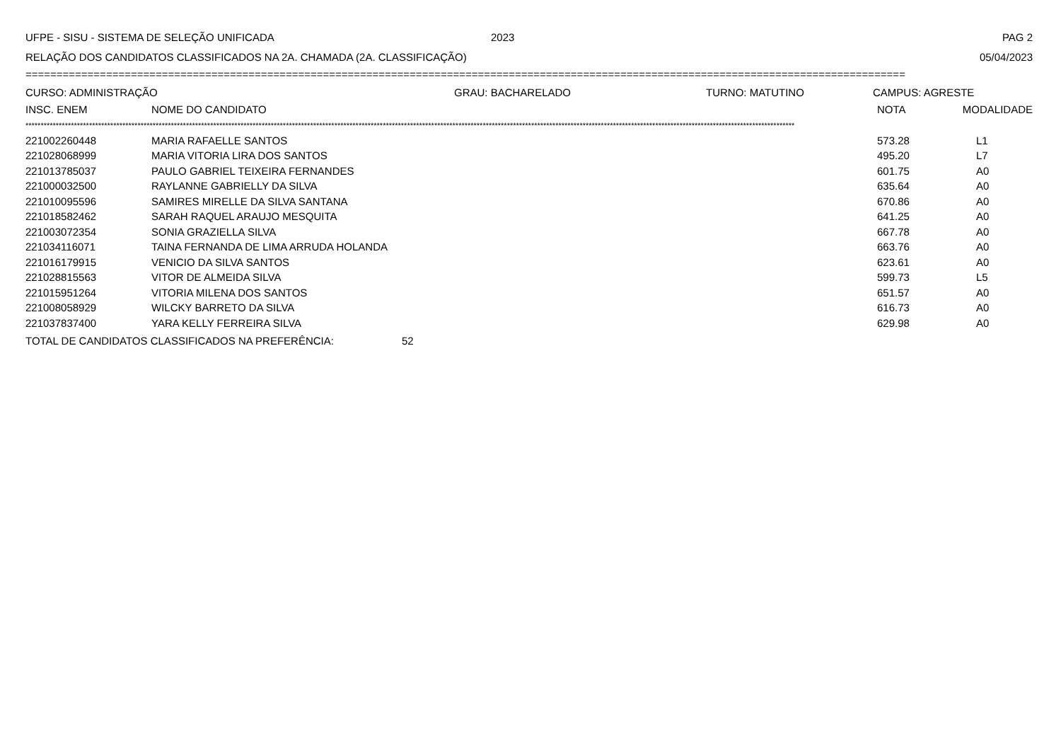UFPE - SISU - SISTEMA DE SELEÇÃO UNIFICADA 2023 PAG 2
RELAÇÃO DOS CANDIDATOS CLASSIFICADOS NA 2A. CHAMADA (2A. CLASSIFICAÇÃO) 05/04/2023
==============================================================================================================================================
CURSO: ADMINISTRAÇÃO GRAU: BACHARELADO TURNO: MATUTINO CAMPUS: AGRESTE
| INSC. ENEM | NOME DO CANDIDATO | NOTA | MODALIDADE |
| --- | --- | --- | --- |
**************************************************************************************************************************************************************************************************************************************************************
| 221002260448 | MARIA RAFAELLE SANTOS | 573.28 | L1 |
| 221028068999 | MARIA VITORIA LIRA DOS SANTOS | 495.20 | L7 |
| 221013785037 | PAULO GABRIEL TEIXEIRA FERNANDES | 601.75 | A0 |
| 221000032500 | RAYLANNE GABRIELLY DA SILVA | 635.64 | A0 |
| 221010095596 | SAMIRES MIRELLE DA SILVA SANTANA | 670.86 | A0 |
| 221018582462 | SARAH RAQUEL ARAUJO MESQUITA | 641.25 | A0 |
| 221003072354 | SONIA GRAZIELLA SILVA | 667.78 | A0 |
| 221034116071 | TAINA FERNANDA DE LIMA ARRUDA HOLANDA | 663.76 | A0 |
| 221016179915 | VENICIO DA SILVA SANTOS | 623.61 | A0 |
| 221028815563 | VITOR DE ALMEIDA SILVA | 599.73 | L5 |
| 221015951264 | VITORIA MILENA DOS SANTOS | 651.57 | A0 |
| 221008058929 | WILCKY BARRETO DA SILVA | 616.73 | A0 |
| 221037837400 | YARA KELLY FERREIRA SILVA | 629.98 | A0 |
TOTAL DE CANDIDATOS CLASSIFICADOS NA PREFERÊNCIA: 52